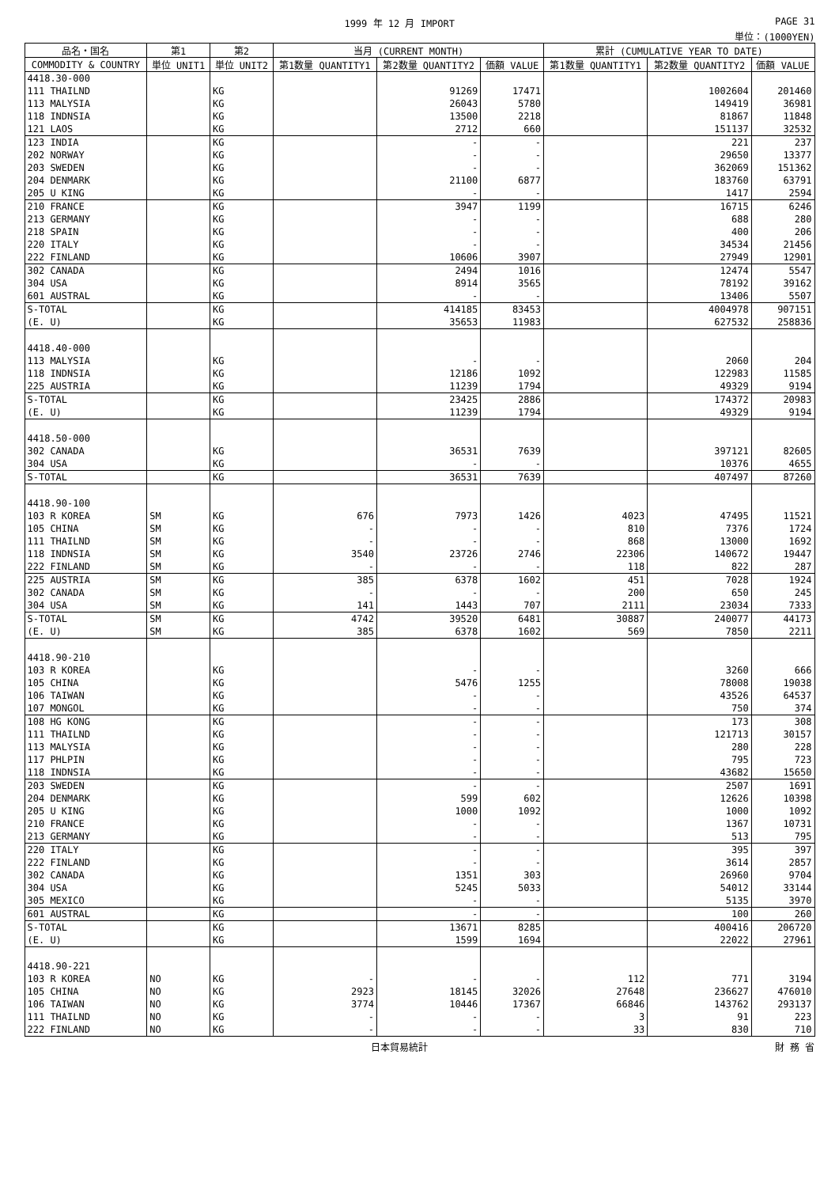1999 年 12 月 IMPORT PAGE 31
単位：(1000YEN)
| 品名・国名 | 第1 | 第2 | 当月 (CURRENT MONTH) | | | 累計 (CUMULATIVE YEAR TO DATE) | | |
| --- | --- | --- | --- | --- | --- | --- | --- | --- |
| COMMODITY & COUNTRY | 単位 UNIT1 | 単位 UNIT2 | 第1数量 QUANTITY1 | 第2数量 QUANTITY2 | 価額 VALUE | 第1数量 QUANTITY1 | 第2数量 QUANTITY2 | 価額 VALUE |
| 4418.30-000 | | | | | | | | |
| 111 THAILND | | KG | | 91269 | 17471 | | 1002604 | 201460 |
| 113 MALYSIA | | KG | | 26043 | 5780 | | 149419 | 36981 |
| 118 INDNSIA | | KG | | 13500 | 2218 | | 81867 | 11848 |
| 121 LAOS | | KG | | 2712 | 660 | | 151137 | 32532 |
| 123 INDIA | | KG | | - | - | | 221 | 237 |
| 202 NORWAY | | KG | | - | - | | 29650 | 13377 |
| 203 SWEDEN | | KG | | - | - | | 362069 | 151362 |
| 204 DENMARK | | KG | | 21100 | 6877 | | 183760 | 63791 |
| 205 U KING | | KG | | - | - | | 1417 | 2594 |
| 210 FRANCE | | KG | | 3947 | 1199 | | 16715 | 6246 |
| 213 GERMANY | | KG | | - | - | | 688 | 280 |
| 218 SPAIN | | KG | | - | - | | 400 | 206 |
| 220 ITALY | | KG | | - | - | | 34534 | 21456 |
| 222 FINLAND | | KG | | 10606 | 3907 | | 27949 | 12901 |
| 302 CANADA | | KG | | 2494 | 1016 | | 12474 | 5547 |
| 304 USA | | KG | | 8914 | 3565 | | 78192 | 39162 |
| 601 AUSTRAL | | KG | | - | - | | 13406 | 5507 |
| S-TOTAL | | KG | | 414185 | 83453 | | 4004978 | 907151 |
| (E. U) | | KG | | 35653 | 11983 | | 627532 | 258836 |
| 4418.40-000 | | | | | | | | |
| 113 MALYSIA | | KG | | - | - | | 2060 | 204 |
| 118 INDNSIA | | KG | | 12186 | 1092 | | 122983 | 11585 |
| 225 AUSTRIA | | KG | | 11239 | 1794 | | 49329 | 9194 |
| S-TOTAL | | KG | | 23425 | 2886 | | 174372 | 20983 |
| (E. U) | | KG | | 11239 | 1794 | | 49329 | 9194 |
| 4418.50-000 | | | | | | | | |
| 302 CANADA | | KG | | 36531 | 7639 | | 397121 | 82605 |
| 304 USA | | KG | | - | - | | 10376 | 4655 |
| S-TOTAL | | KG | | 36531 | 7639 | | 407497 | 87260 |
| 4418.90-100 | | | | | | | | |
| 103 R KOREA | SM | KG | 676 | 7973 | 1426 | 4023 | 47495 | 11521 |
| 105 CHINA | SM | KG | - | - | - | 810 | 7376 | 1724 |
| 111 THAILND | SM | KG | - | - | - | 868 | 13000 | 1692 |
| 118 INDNSIA | SM | KG | 3540 | 23726 | 2746 | 22306 | 140672 | 19447 |
| 222 FINLAND | SM | KG | - | - | - | 118 | 822 | 287 |
| 225 AUSTRIA | SM | KG | 385 | 6378 | 1602 | 451 | 7028 | 1924 |
| 302 CANADA | SM | KG | - | - | - | 200 | 650 | 245 |
| 304 USA | SM | KG | 141 | 1443 | 707 | 2111 | 23034 | 7333 |
| S-TOTAL | SM | KG | 4742 | 39520 | 6481 | 30887 | 240077 | 44173 |
| (E. U) | SM | KG | 385 | 6378 | 1602 | 569 | 7850 | 2211 |
| 4418.90-210 | | | | | | | | |
| 103 R KOREA | | KG | | - | - | | 3260 | 666 |
| 105 CHINA | | KG | | 5476 | 1255 | | 78008 | 19038 |
| 106 TAIWAN | | KG | | - | - | | 43526 | 64537 |
| 107 MONGOL | | KG | | - | - | | 750 | 374 |
| 108 HG KONG | | KG | | - | - | | 173 | 308 |
| 111 THAILND | | KG | | - | - | | 121713 | 30157 |
| 113 MALYSIA | | KG | | - | - | | 280 | 228 |
| 117 PHLPIN | | KG | | - | - | | 795 | 723 |
| 118 INDNSIA | | KG | | - | - | | 43682 | 15650 |
| 203 SWEDEN | | KG | | - | - | | 2507 | 1691 |
| 204 DENMARK | | KG | | 599 | 602 | | 12626 | 10398 |
| 205 U KING | | KG | | 1000 | 1092 | | 1000 | 1092 |
| 210 FRANCE | | KG | | - | - | | 1367 | 10731 |
| 213 GERMANY | | KG | | - | - | | 513 | 795 |
| 220 ITALY | | KG | | - | - | | 395 | 397 |
| 222 FINLAND | | KG | | - | - | | 3614 | 2857 |
| 302 CANADA | | KG | | 1351 | 303 | | 26960 | 9704 |
| 304 USA | | KG | | 5245 | 5033 | | 54012 | 33144 |
| 305 MEXICO | | KG | | - | - | | 5135 | 3970 |
| 601 AUSTRAL | | KG | | - | - | | 100 | 260 |
| S-TOTAL | | KG | | 13671 | 8285 | | 400416 | 206720 |
| (E. U) | | KG | | 1599 | 1694 | | 22022 | 27961 |
| 4418.90-221 | | | | | | | | |
| 103 R KOREA | NO | KG | - | - | - | 112 | 771 | 3194 |
| 105 CHINA | NO | KG | 2923 | 18145 | 32026 | 27648 | 236627 | 476010 |
| 106 TAIWAN | NO | KG | 3774 | 10446 | 17367 | 66846 | 143762 | 293137 |
| 111 THAILND | NO | KG | - | - | - | 3 | 91 | 223 |
| 222 FINLAND | NO | KG | - | - | - | 33 | 830 | 710 |
日本貿易統計 財 務 省